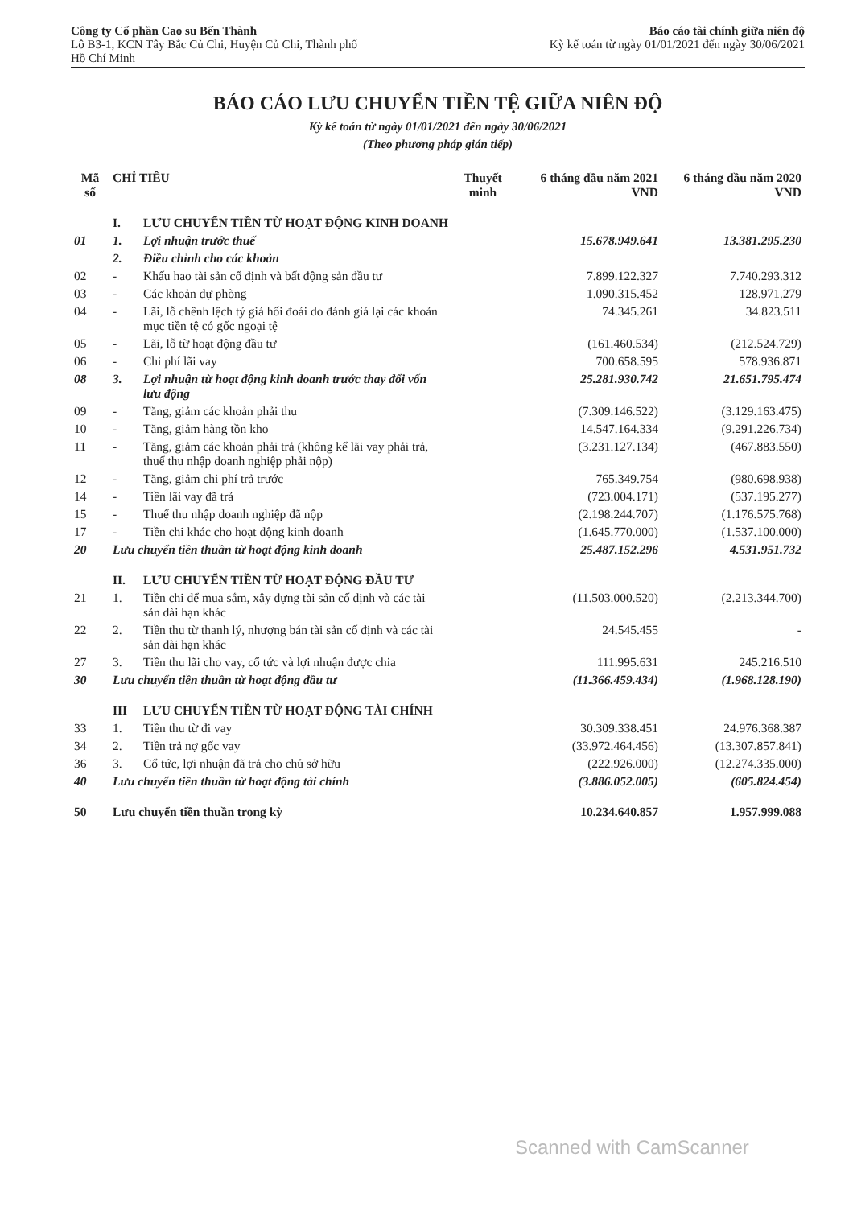Công ty Cổ phần Cao su Bến Thành
Lô B3-1, KCN Tây Bắc Củ Chi, Huyện Củ Chi, Thành phố
Hồ Chí Minh
Báo cáo tài chính giữa niên độ
Kỳ kế toán từ ngày 01/01/2021 đến ngày 30/06/2021
BÁO CÁO LƯU CHUYỂN TIỀN TỆ GIỮA NIÊN ĐỘ
Kỳ kế toán từ ngày 01/01/2021 đến ngày 30/06/2021
(Theo phương pháp gián tiếp)
| Mã số | CHỈ TIÊU | | Thuyết minh | 6 tháng đầu năm 2021 VND | 6 tháng đầu năm 2020 VND |
| --- | --- | --- | --- | --- | --- |
| | I. | LƯU CHUYỂN TIỀN TỪ HOẠT ĐỘNG KINH DOANH | | | |
| 01 | 1. | Lợi nhuận trước thuế | | 15.678.949.641 | 13.381.295.230 |
| | 2. | Điều chỉnh cho các khoản | | | |
| 02 | - | Khấu hao tài sản cố định và bất động sản đầu tư | | 7.899.122.327 | 7.740.293.312 |
| 03 | - | Các khoản dự phòng | | 1.090.315.452 | 128.971.279 |
| 04 | - | Lãi, lỗ chênh lệch tỷ giá hối đoái do đánh giá lại các khoản mục tiền tệ có gốc ngoại tệ | | 74.345.261 | 34.823.511 |
| 05 | - | Lãi, lỗ từ hoạt động đầu tư | | (161.460.534) | (212.524.729) |
| 06 | - | Chi phí lãi vay | | 700.658.595 | 578.936.871 |
| 08 | 3. | Lợi nhuận từ hoạt động kinh doanh trước thay đổi vốn lưu động | | 25.281.930.742 | 21.651.795.474 |
| 09 | - | Tăng, giảm các khoản phải thu | | (7.309.146.522) | (3.129.163.475) |
| 10 | - | Tăng, giảm hàng tồn kho | | 14.547.164.334 | (9.291.226.734) |
| 11 | - | Tăng, giảm các khoản phải trả (không kể lãi vay phải trả, thuế thu nhập doanh nghiệp phải nộp) | | (3.231.127.134) | (467.883.550) |
| 12 | - | Tăng, giảm chi phí trả trước | | 765.349.754 | (980.698.938) |
| 14 | - | Tiền lãi vay đã trả | | (723.004.171) | (537.195.277) |
| 15 | - | Thuế thu nhập doanh nghiệp đã nộp | | (2.198.244.707) | (1.176.575.768) |
| 17 | - | Tiền chi khác cho hoạt động kinh doanh | | (1.645.770.000) | (1.537.100.000) |
| 20 | Lưu chuyển tiền thuần từ hoạt động kinh doanh | | | 25.487.152.296 | 4.531.951.732 |
| | II. | LƯU CHUYỂN TIỀN TỪ HOẠT ĐỘNG ĐẦU TƯ | | | |
| 21 | 1. | Tiền chi để mua sắm, xây dựng tài sản cố định và các tài sản dài hạn khác | | (11.503.000.520) | (2.213.344.700) |
| 22 | 2. | Tiền thu từ thanh lý, nhượng bán tài sản cố định và các tài sản dài hạn khác | | 24.545.455 | - |
| 27 | 3. | Tiền thu lãi cho vay, cổ tức và lợi nhuận được chia | | 111.995.631 | 245.216.510 |
| 30 | Lưu chuyển tiền thuần từ hoạt động đầu tư | | | (11.366.459.434) | (1.968.128.190) |
| | III | LƯU CHUYỂN TIỀN TỪ HOẠT ĐỘNG TÀI CHÍNH | | | |
| 33 | 1. | Tiền thu từ đi vay | | 30.309.338.451 | 24.976.368.387 |
| 34 | 2. | Tiền trả nợ gốc vay | | (33.972.464.456) | (13.307.857.841) |
| 36 | 3. | Cổ tức, lợi nhuận đã trả cho chủ sở hữu | | (222.926.000) | (12.274.335.000) |
| 40 | Lưu chuyển tiền thuần từ hoạt động tài chính | | | (3.886.052.005) | (605.824.454) |
| 50 | Lưu chuyển tiền thuần trong kỳ | | | 10.234.640.857 | 1.957.999.088 |
Scanned with CamScanner